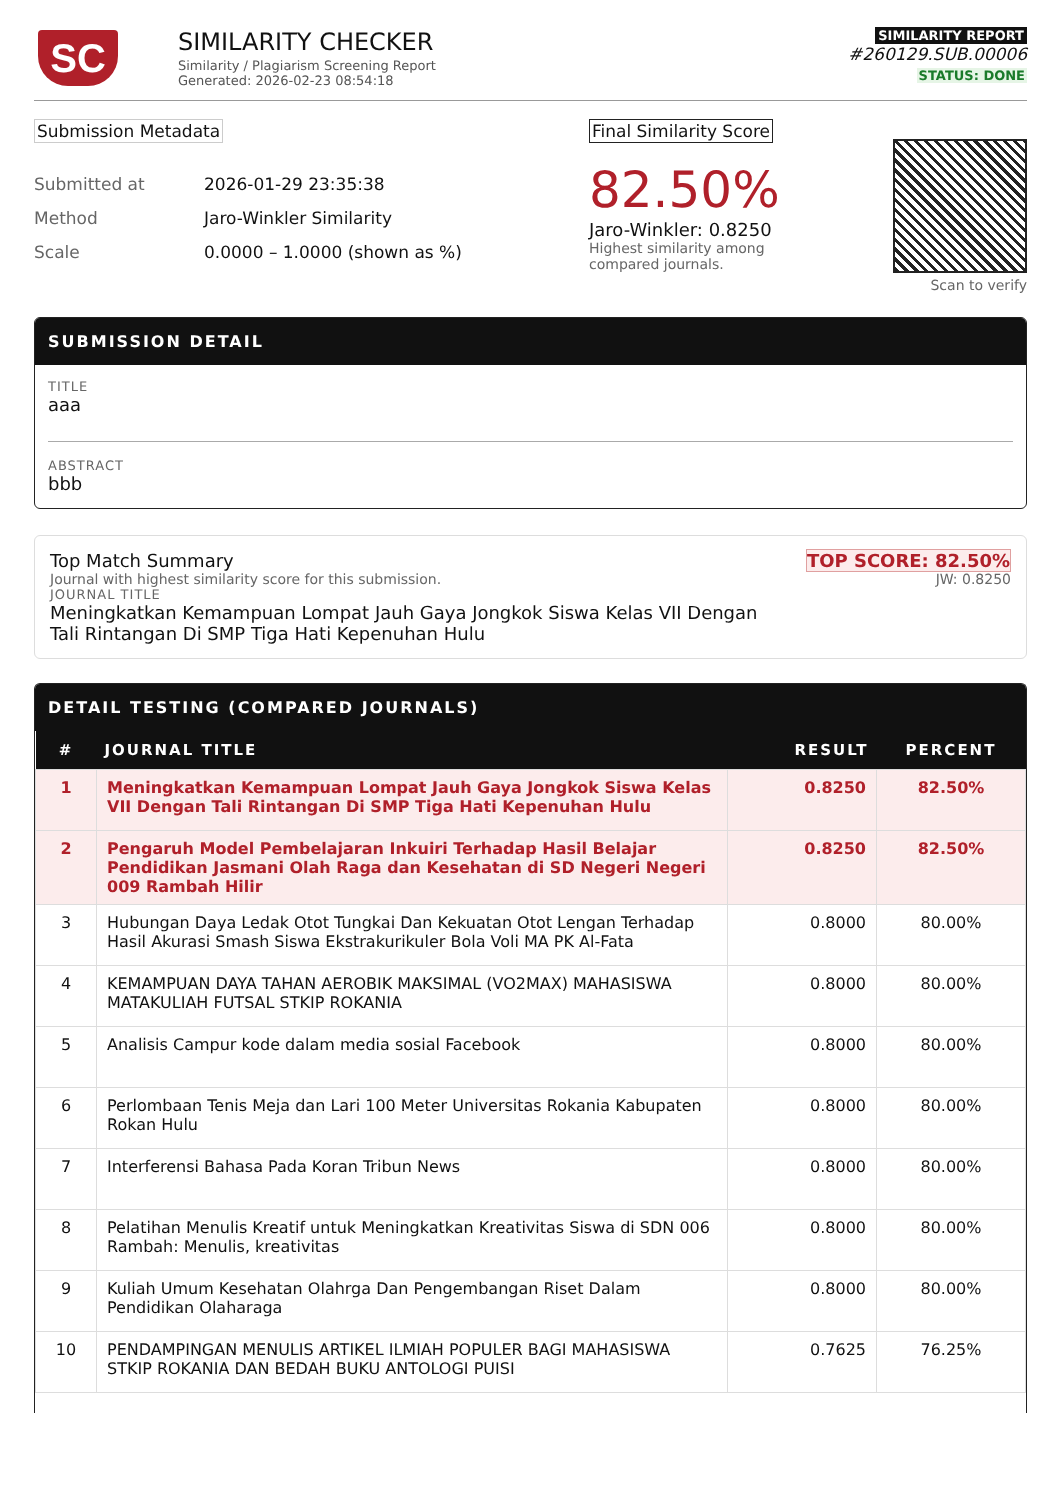SC
SIMILARITY CHECKER
Similarity / Plagiarism Screening Report
Generated: 2026-02-23 08:54:18
SIMILARITY REPORT
#260129.SUB.00006
STATUS: DONE
Submission Metadata
| Submitted at | 2026-01-29 23:35:38 |
| Method | Jaro-Winkler Similarity |
| Scale | 0.0000 – 1.0000 (shown as %) |
Final Similarity Score
82.50%
Jaro-Winkler: 0.8250
Highest similarity among
compared journals.
Scan to verify
SUBMISSION DETAIL
TITLE
aaa
ABSTRACT
bbb
Top Match Summary
Journal with highest similarity score for this submission.
JOURNAL TITLE
Meningkatkan Kemampuan Lompat Jauh Gaya Jongkok Siswa Kelas VII Dengan
Tali Rintangan Di SMP Tiga Hati Kepenuhan Hulu
TOP SCORE: 82.50%
JW: 0.8250
DETAIL TESTING (COMPARED JOURNALS)
| # | JOURNAL TITLE | RESULT | PERCENT |
| --- | --- | --- | --- |
| 1 | Meningkatkan Kemampuan Lompat Jauh Gaya Jongkok Siswa Kelas VII Dengan Tali Rintangan Di SMP Tiga Hati Kepenuhan Hulu | 0.8250 | 82.50% |
| 2 | Pengaruh Model Pembelajaran Inkuiri Terhadap Hasil Belajar Pendidikan Jasmani Olah Raga dan Kesehatan di SD Negeri Negeri 009 Rambah Hilir | 0.8250 | 82.50% |
| 3 | Hubungan Daya Ledak Otot Tungkai Dan Kekuatan Otot Lengan Terhadap Hasil Akurasi Smash Siswa Ekstrakurikuler Bola Voli MA PK Al-Fata | 0.8000 | 80.00% |
| 4 | KEMAMPUAN DAYA TAHAN AEROBIK MAKSIMAL (VO2MAX) MAHASISWA MATAKULIAH FUTSAL STKIP ROKANIA | 0.8000 | 80.00% |
| 5 | Analisis Campur kode dalam media sosial Facebook | 0.8000 | 80.00% |
| 6 | Perlombaan Tenis Meja dan Lari 100 Meter Universitas Rokania Kabupaten Rokan Hulu | 0.8000 | 80.00% |
| 7 | Interferensi Bahasa Pada Koran Tribun News | 0.8000 | 80.00% |
| 8 | Pelatihan Menulis Kreatif untuk Meningkatkan Kreativitas Siswa di SDN 006 Rambah: Menulis, kreativitas | 0.8000 | 80.00% |
| 9 | Kuliah Umum Kesehatan Olahrga Dan Pengembangan Riset Dalam Pendidikan Olaharaga | 0.8000 | 80.00% |
| 10 | PENDAMPINGAN MENULIS ARTIKEL ILMIAH POPULER BAGI MAHASISWA STKIP ROKANIA DAN BEDAH BUKU ANTOLOGI PUISI | 0.7625 | 76.25% |